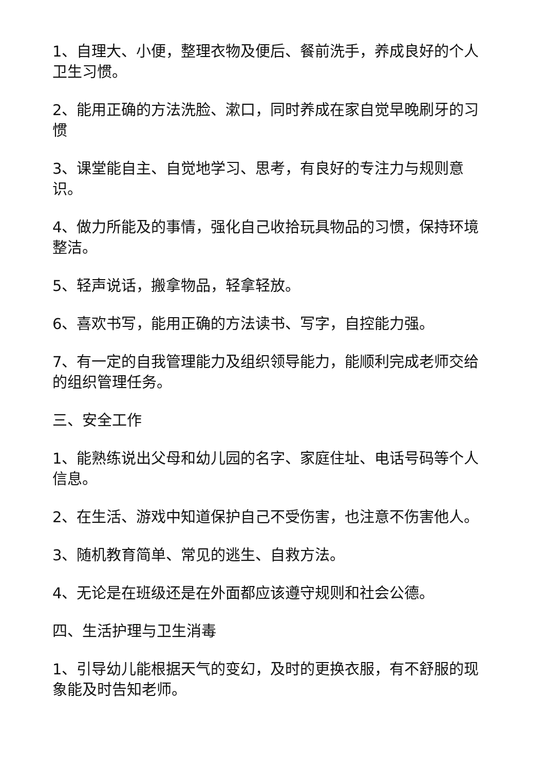1、自理大、小便，整理衣物及便后、餐前洗手，养成良好的个人卫生习惯。
2、能用正确的方法洗脸、漱口，同时养成在家自觉早晚刷牙的习惯
3、课堂能自主、自觉地学习、思考，有良好的专注力与规则意识。
4、做力所能及的事情，强化自己收拾玩具物品的习惯，保持环境整洁。
5、轻声说话，搬拿物品，轻拿轻放。
6、喜欢书写，能用正确的方法读书、写字，自控能力强。
7、有一定的自我管理能力及组织领导能力，能顺利完成老师交给的组织管理任务。
三、安全工作
1、能熟练说出父母和幼儿园的名字、家庭住址、电话号码等个人信息。
2、在生活、游戏中知道保护自己不受伤害，也注意不伤害他人。
3、随机教育简单、常见的逃生、自救方法。
4、无论是在班级还是在外面都应该遵守规则和社会公德。
四、生活护理与卫生消毒
1、引导幼儿能根据天气的变幻，及时的更换衣服，有不舒服的现象能及时告知老师。